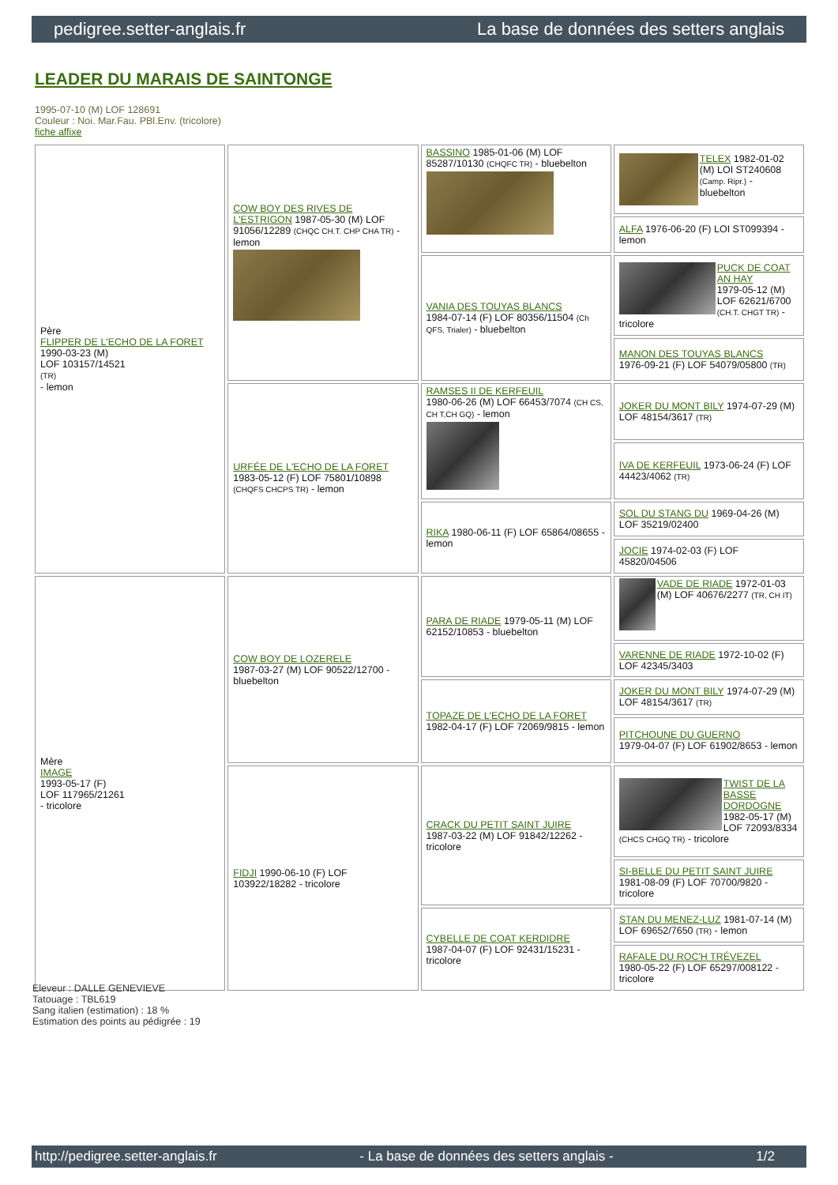pedigree.setter-anglais.fr La base de données des setters anglais
LEADER DU MARAIS DE SAINTONGE
1995-07-10 (M) LOF 128691
Couleur : Noi. Mar.Fau. PBl.Env. (tricolore)
fiche affixe
| Père FLIPPER DE L'ECHO DE LA FORET 1990-03-23 (M) LOF 103157/14521 (TR) - lemon | COW BOY DES RIVES DE L'ESTRIGON 1987-05-30 (M) LOF 91056/12289 (CHQC CH.T. CHP CHA TR) - lemon | BASSINO 1985-01-06 (M) LOF 85287/10130 (CHQFC TR) - bluebelton | TELEX 1982-01-02 (M) LOI ST240608 (Camp. Ripr.) - bluebelton |
| | | | ALFA 1976-06-20 (F) LOI ST099394 - lemon |
| | | VANIA DES TOUYAS BLANCS 1984-07-14 (F) LOF 80356/11504 (Ch QFS, Trialer) - bluebelton | PUCK DE COAT AN HAY 1979-05-12 (M) LOF 62621/6700 (CH.T. CHGT TR) - tricolore |
| | | | MANON DES TOUYAS BLANCS 1976-09-21 (F) LOF 54079/05800 (TR) |
| | URFÉE DE L'ECHO DE LA FORET 1983-05-12 (F) LOF 75801/10898 (CHQFS CHCPS TR) - lemon | RAMSES II DE KERFEUIL 1980-06-26 (M) LOF 66453/7074 (CH CS, CH T,CH GQ) - lemon | JOKER DU MONT BILY 1974-07-29 (M) LOF 48154/3617 (TR) |
| | | | IVA DE KERFEUIL 1973-06-24 (F) LOF 44423/4062 (TR) |
| | | RIKA 1980-06-11 (F) LOF 65864/08655 - lemon | SOL DU STANG DU 1969-04-26 (M) LOF 35219/02400 |
| | | | JOCIE 1974-02-03 (F) LOF 45820/04506 |
| Mère IMAGE 1993-05-17 (F) LOF 117965/21261 - tricolore | COW BOY DE LOZERELE 1987-03-27 (M) LOF 90522/12700 - bluebelton | PARA DE RIADE 1979-05-11 (M) LOF 62152/10853 - bluebelton | VADE DE RIADE 1972-01-03 (M) LOF 40676/2277 (TR, CH IT) |
| | | | VARENNE DE RIADE 1972-10-02 (F) LOF 42345/3403 |
| | | TOPAZE DE L'ECHO DE LA FORET 1982-04-17 (F) LOF 72069/9815 - lemon | JOKER DU MONT BILY 1974-07-29 (M) LOF 48154/3617 (TR) |
| | | | PITCHOUNE DU GUERNO 1979-04-07 (F) LOF 61902/8653 - lemon |
| | FIDJI 1990-06-10 (F) LOF 103922/18282 - tricolore | CRACK DU PETIT SAINT JUIRE 1987-03-22 (M) LOF 91842/12262 - tricolore | TWIST DE LA BASSE DORDOGNE 1982-05-17 (M) LOF 72093/8334 (CHCS CHGQ TR) - tricolore |
| | | | SI-BELLE DU PETIT SAINT JUIRE 1981-08-09 (F) LOF 70700/9820 - tricolore |
| | | CYBELLE DE COAT KERDIDRE 1987-04-07 (F) LOF 92431/15231 - tricolore | STAN DU MENEZ-LUZ 1981-07-14 (M) LOF 69652/7650 (TR) - lemon |
| | | | RAFALE DU ROC'H TRÉVEZEL 1980-05-22 (F) LOF 65297/008122 - tricolore |
Eleveur : DALLE GENEVIEVE
Tatouage : TBL619
Sang italien (estimation) : 18 %
Estimation des points au pédigrée : 19
http://pedigree.setter-anglais.fr - La base de données des setters anglais - 1/2